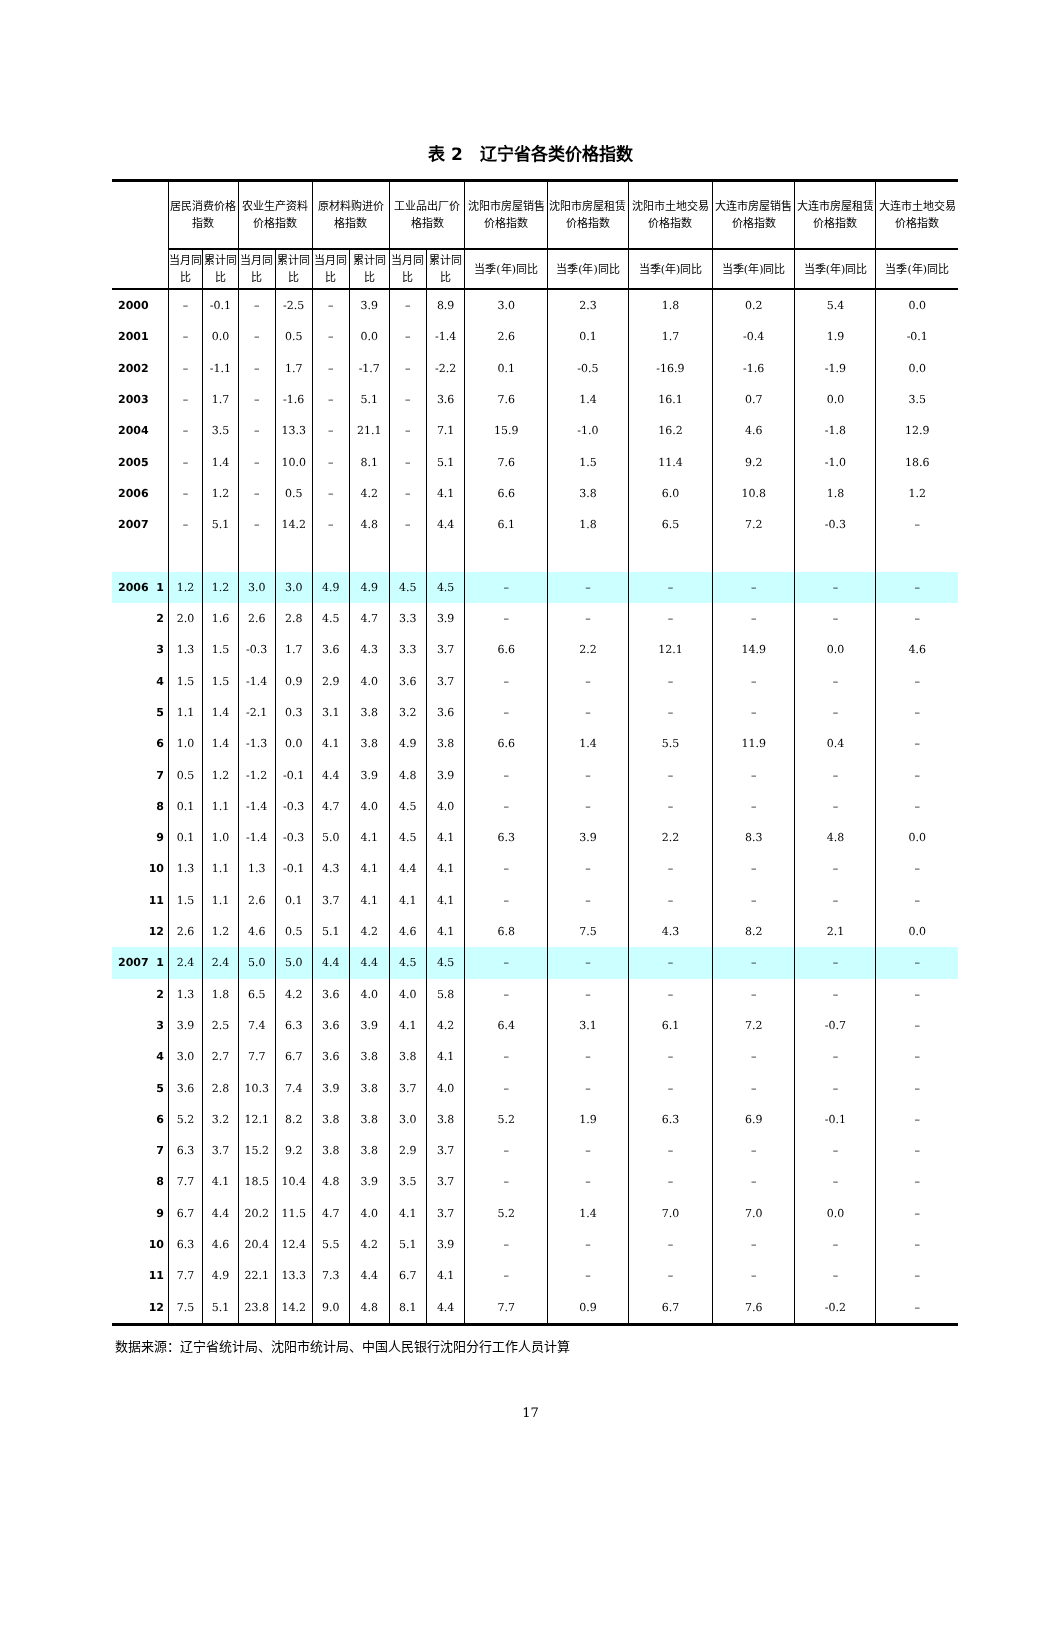表 2　辽宁省各类价格指数
| | | 居民消费价格指数 | | 农业生产资料 价格指数 | | 原材料购进价格指数 | | 工业品出厂价格指数 | | 沈阳市房屋销售价格指数 | 沈阳市房屋租赁价格指数 | 沈阳市土地交易价格指数 | 大连市房屋销售价格指数 | 大连市房屋租赁价格指数 | 大连市土地交易价格指数 |
| --- | --- | --- | --- | --- | --- | --- | --- | --- | --- | --- | --- | --- | --- | --- | --- |
| | | 当月同比 | 累计同比 | 当月同比 | 累计同比 | 当月同比 | 累计同比 | 当月同比 | 累计同比 | 当季(年)同比 | 当季(年)同比 | 当季(年)同比 | 当季(年)同比 | 当季(年)同比 | 当季(年)同比 |
| 2000 | | – | -0.1 | – | -2.5 | – | 3.9 | – | 8.9 | 3.0 | 2.3 | 1.8 | 0.2 | 5.4 | 0.0 |
| 2001 | | – | 0.0 | – | 0.5 | – | 0.0 | – | -1.4 | 2.6 | 0.1 | 1.7 | -0.4 | 1.9 | -0.1 |
| 2002 | | – | -1.1 | – | 1.7 | – | -1.7 | – | -2.2 | 0.1 | -0.5 | -16.9 | -1.6 | -1.9 | 0.0 |
| 2003 | | – | 1.7 | – | -1.6 | – | 5.1 | – | 3.6 | 7.6 | 1.4 | 16.1 | 0.7 | 0.0 | 3.5 |
| 2004 | | – | 3.5 | – | 13.3 | – | 21.1 | – | 7.1 | 15.9 | -1.0 | 16.2 | 4.6 | -1.8 | 12.9 |
| 2005 | | – | 1.4 | – | 10.0 | – | 8.1 | – | 5.1 | 7.6 | 1.5 | 11.4 | 9.2 | -1.0 | 18.6 |
| 2006 | | – | 1.2 | – | 0.5 | – | 4.2 | – | 4.1 | 6.6 | 3.8 | 6.0 | 10.8 | 1.8 | 1.2 |
| 2007 | | – | 5.1 | – | 14.2 | – | 4.8 | – | 4.4 | 6.1 | 1.8 | 6.5 | 7.2 | -0.3 | – |
| 2006 | 1 | 1.2 | 1.2 | 3.0 | 3.0 | 4.9 | 4.9 | 4.5 | 4.5 | – | – | – | – | – | – |
| | 2 | 2.0 | 1.6 | 2.6 | 2.8 | 4.5 | 4.7 | 3.3 | 3.9 | – | – | – | – | – | – |
| | 3 | 1.3 | 1.5 | -0.3 | 1.7 | 3.6 | 4.3 | 3.3 | 3.7 | 6.6 | 2.2 | 12.1 | 14.9 | 0.0 | 4.6 |
| | 4 | 1.5 | 1.5 | -1.4 | 0.9 | 2.9 | 4.0 | 3.6 | 3.7 | – | – | – | – | – | – |
| | 5 | 1.1 | 1.4 | -2.1 | 0.3 | 3.1 | 3.8 | 3.2 | 3.6 | – | – | – | – | – | – |
| | 6 | 1.0 | 1.4 | -1.3 | 0.0 | 4.1 | 3.8 | 4.9 | 3.8 | 6.6 | 1.4 | 5.5 | 11.9 | 0.4 | – |
| | 7 | 0.5 | 1.2 | -1.2 | -0.1 | 4.4 | 3.9 | 4.8 | 3.9 | – | – | – | – | – | – |
| | 8 | 0.1 | 1.1 | -1.4 | -0.3 | 4.7 | 4.0 | 4.5 | 4.0 | – | – | – | – | – | – |
| | 9 | 0.1 | 1.0 | -1.4 | -0.3 | 5.0 | 4.1 | 4.5 | 4.1 | 6.3 | 3.9 | 2.2 | 8.3 | 4.8 | 0.0 |
| | 10 | 1.3 | 1.1 | 1.3 | -0.1 | 4.3 | 4.1 | 4.4 | 4.1 | – | – | – | – | – | – |
| | 11 | 1.5 | 1.1 | 2.6 | 0.1 | 3.7 | 4.1 | 4.1 | 4.1 | – | – | – | – | – | – |
| | 12 | 2.6 | 1.2 | 4.6 | 0.5 | 5.1 | 4.2 | 4.6 | 4.1 | 6.8 | 7.5 | 4.3 | 8.2 | 2.1 | 0.0 |
| 2007 | 1 | 2.4 | 2.4 | 5.0 | 5.0 | 4.4 | 4.4 | 4.5 | 4.5 | – | – | – | – | – | – |
| | 2 | 1.3 | 1.8 | 6.5 | 4.2 | 3.6 | 4.0 | 4.0 | 5.8 | – | – | – | – | – | – |
| | 3 | 3.9 | 2.5 | 7.4 | 6.3 | 3.6 | 3.9 | 4.1 | 4.2 | 6.4 | 3.1 | 6.1 | 7.2 | -0.7 | – |
| | 4 | 3.0 | 2.7 | 7.7 | 6.7 | 3.6 | 3.8 | 3.8 | 4.1 | – | – | – | – | – | – |
| | 5 | 3.6 | 2.8 | 10.3 | 7.4 | 3.9 | 3.8 | 3.7 | 4.0 | – | – | – | – | – | – |
| | 6 | 5.2 | 3.2 | 12.1 | 8.2 | 3.8 | 3.8 | 3.0 | 3.8 | 5.2 | 1.9 | 6.3 | 6.9 | -0.1 | – |
| | 7 | 6.3 | 3.7 | 15.2 | 9.2 | 3.8 | 3.8 | 2.9 | 3.7 | – | – | – | – | – | – |
| | 8 | 7.7 | 4.1 | 18.5 | 10.4 | 4.8 | 3.9 | 3.5 | 3.7 | – | – | – | – | – | – |
| | 9 | 6.7 | 4.4 | 20.2 | 11.5 | 4.7 | 4.0 | 4.1 | 3.7 | 5.2 | 1.4 | 7.0 | 7.0 | 0.0 | – |
| | 10 | 6.3 | 4.6 | 20.4 | 12.4 | 5.5 | 4.2 | 5.1 | 3.9 | – | – | – | – | – | – |
| | 11 | 7.7 | 4.9 | 22.1 | 13.3 | 7.3 | 4.4 | 6.7 | 4.1 | – | – | – | – | – | – |
| | 12 | 7.5 | 5.1 | 23.8 | 14.2 | 9.0 | 4.8 | 8.1 | 4.4 | 7.7 | 0.9 | 6.7 | 7.6 | -0.2 | – |
数据来源：辽宁省统计局、沈阳市统计局、中国人民银行沈阳分行工作人员计算
17